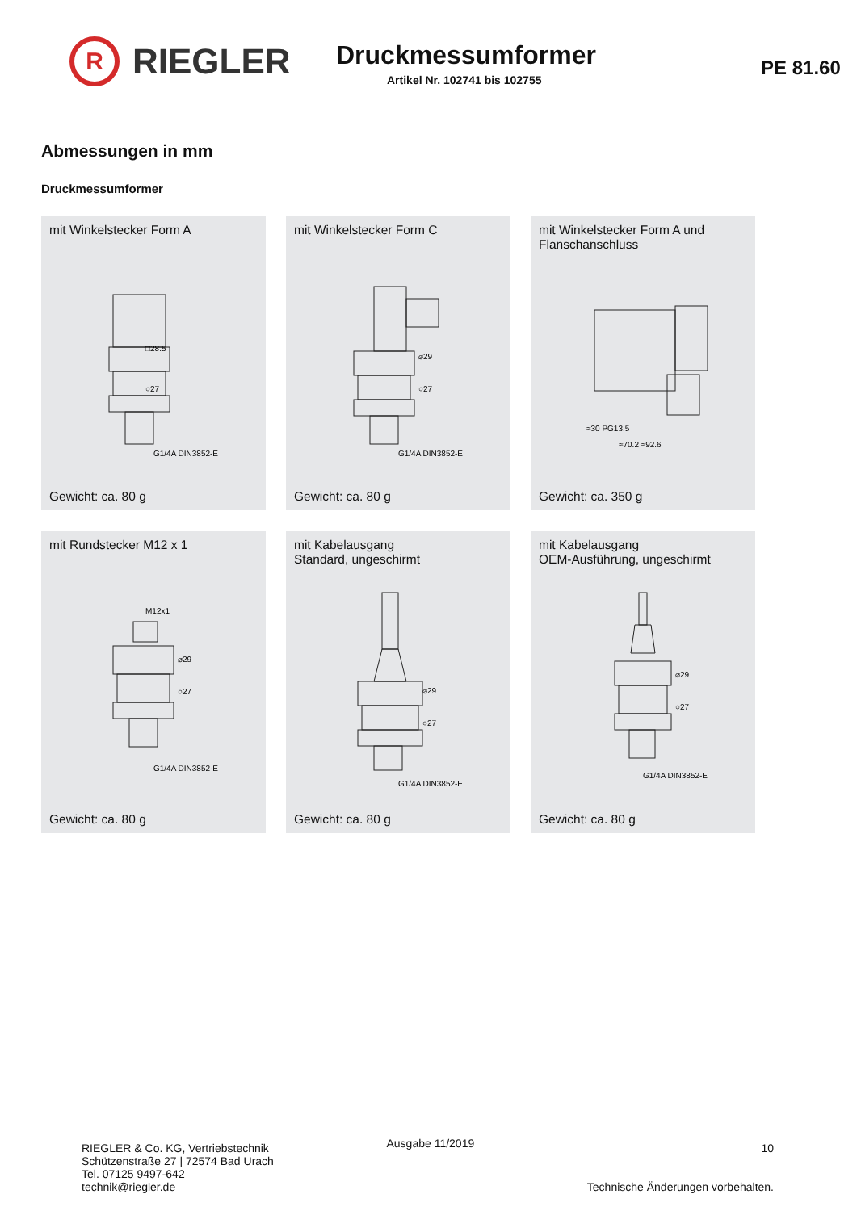R
RIEGLER
Druckmessumformer
Artikel Nr. 102741 bis 102755
PE 81.60
Abmessungen in mm
Druckmessumformer
mit Winkelstecker Form A
□28.5
○27
G1/4A DIN3852-E
Gewicht: ca. 80 g
mit Winkelstecker Form C
⌀29
○27
G1/4A DIN3852-E
Gewicht: ca. 80 g
mit Winkelstecker Form A und
Flanschanschluss
≈30 PG13.5
≈70.2 ≈92.6
Gewicht: ca. 350 g
mit Rundstecker M12 x 1
M12x1
⌀29
○27
G1/4A DIN3852-E
Gewicht: ca. 80 g
mit Kabelausgang
Standard, ungeschirmt
⌀29
○27
G1/4A DIN3852-E
Gewicht: ca. 80 g
mit Kabelausgang
OEM-Ausführung, ungeschirmt
⌀29
○27
G1/4A DIN3852-E
Gewicht: ca. 80 g
RIEGLER & Co. KG, Vertriebstechnik
Schützenstraße 27 | 72574 Bad Urach
Tel. 07125 9497-642
technik@riegler.de
Ausgabe 11/2019
10
Technische Änderungen vorbehalten.